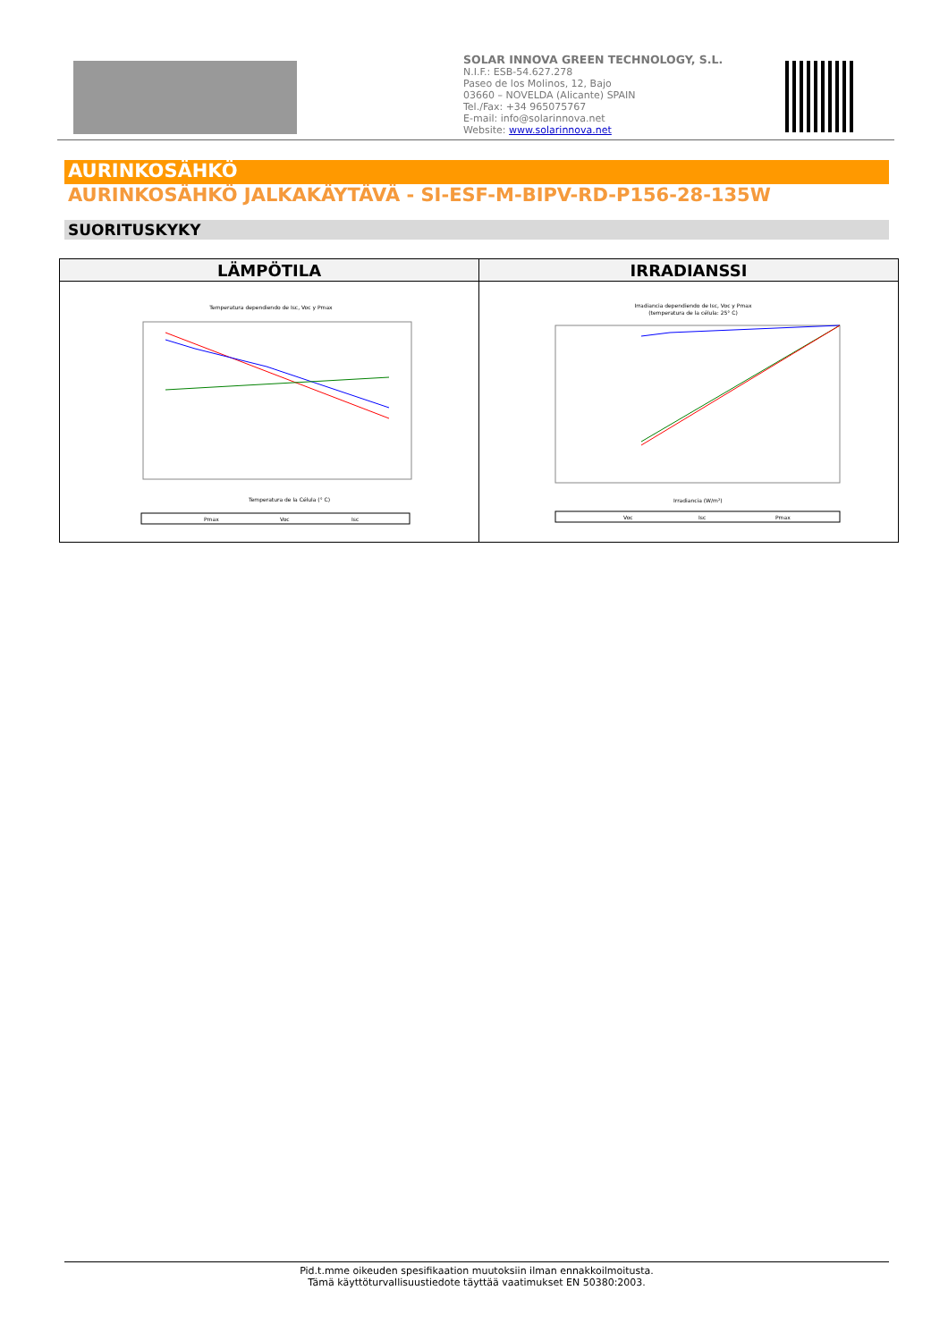SOLAR INNOVA GREEN TECHNOLOGY, S.L.
N.I.F.: ESB-54.627.278
Paseo de los Molinos, 12, Bajo
03660 – NOVELDA (Alicante) SPAIN
Tel./Fax: +34 965075767
E-mail: info@solarinnova.net
Website: www.solarinnova.net
AURINKOSÄHKÖ
AURINKOSÄHKÖ JALKAKÄYTÄVÄ - SI-ESF-M-BIPV-RD-P156-28-135W
SUORITUSKYKY
| LÄMPÖTILA | IRRADIANSSI |
| --- | --- |
| Temperatura dependiendo de Isc, Voc y Pmax Temperatura de la Célula (° C) Pmax Voc Isc | Irradiancia dependiendo de Isc, Voc y Pmax (temperatura de la célula: 25° C) Irradiancia (W/m²) Voc Isc Pmax |
Pid.t.mme oikeuden spesifikaation muutoksiin ilman ennakkoilmoitusta.
Tämä käyttöturvallisuustiedote täyttää vaatimukset EN 50380:2003.